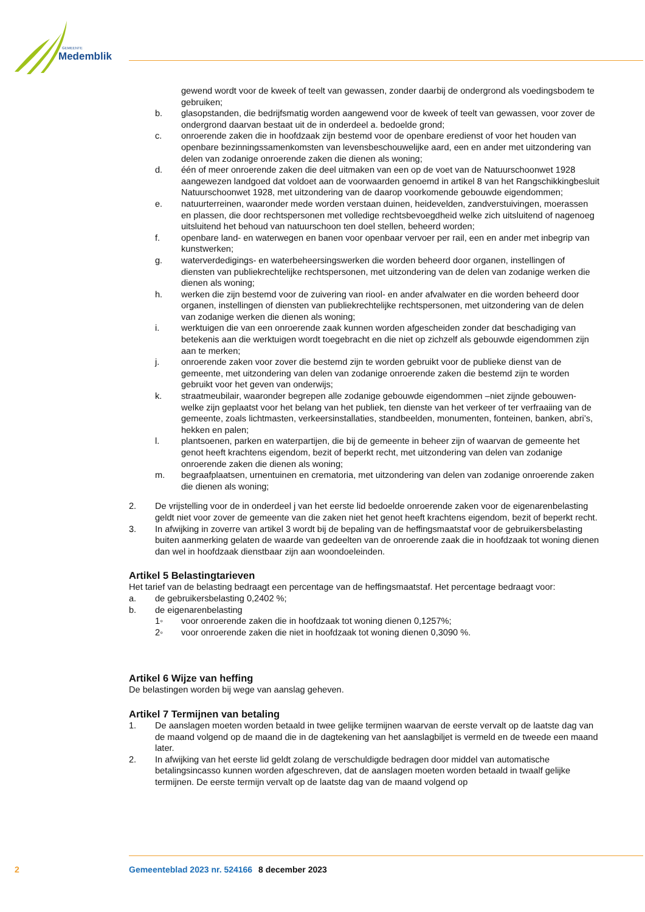GEMEENTE
Medemblik
gewend wordt voor de kweek of teelt van gewassen, zonder daarbij de ondergrond als voedingsbodem te gebruiken;
b. glasopstanden, die bedrijfsmatig worden aangewend voor de kweek of teelt van gewassen, voor zover de ondergrond daarvan bestaat uit de in onderdeel a. bedoelde grond;
c. onroerende zaken die in hoofdzaak zijn bestemd voor de openbare eredienst of voor het houden van openbare bezinningssamenkomsten van levensbeschouwelijke aard, een en ander met uitzondering van delen van zodanige onroerende zaken die dienen als woning;
d. één of meer onroerende zaken die deel uitmaken van een op de voet van de Natuurschoonwet 1928 aangewezen landgoed dat voldoet aan de voorwaarden genoemd in artikel 8 van het Rangschikkingbesluit Natuurschoonwet 1928, met uitzondering van de daarop voorkomende gebouwde eigendommen;
e. natuurterreinen, waaronder mede worden verstaan duinen, heidevelden, zandverstuivingen, moerassen en plassen, die door rechtspersonen met volledige rechtsbevoegdheid welke zich uitsluitend of nagenoeg uitsluitend het behoud van natuurschoon ten doel stellen, beheerd worden;
f. openbare land- en waterwegen en banen voor openbaar vervoer per rail, een en ander met inbegrip van kunstwerken;
g. waterverdedigings- en waterbeheersingswerken die worden beheerd door organen, instellingen of diensten van publiekrechtelijke rechtspersonen, met uitzondering van de delen van zodanige werken die dienen als woning;
h. werken die zijn bestemd voor de zuivering van riool- en ander afvalwater en die worden beheerd door organen, instellingen of diensten van publiekrechtelijke rechtspersonen, met uitzondering van de delen van zodanige werken die dienen als woning;
i. werktuigen die van een onroerende zaak kunnen worden afgescheiden zonder dat beschadiging van betekenis aan die werktuigen wordt toegebracht en die niet op zichzelf als gebouwde eigendommen zijn aan te merken;
j. onroerende zaken voor zover die bestemd zijn te worden gebruikt voor de publieke dienst van de gemeente, met uitzondering van delen van zodanige onroerende zaken die bestemd zijn te worden gebruikt voor het geven van onderwijs;
k. straatmeubilair, waaronder begrepen alle zodanige gebouwde eigendommen –niet zijnde gebouwen- welke zijn geplaatst voor het belang van het publiek, ten dienste van het verkeer of ter verfraaiing van de gemeente, zoals lichtmasten, verkeersinstallaties, standbeelden, monumenten, fonteinen, banken, abri’s, hekken en palen;
l. plantsoenen, parken en waterpartijen, die bij de gemeente in beheer zijn of waarvan de gemeente het genot heeft krachtens eigendom, bezit of beperkt recht, met uitzondering van delen van zodanige onroerende zaken die dienen als woning;
m. begraafplaatsen, urnentuinen en crematoria, met uitzondering van delen van zodanige onroerende zaken die dienen als woning;
2. De vrijstelling voor de in onderdeel j van het eerste lid bedoelde onroerende zaken voor de eigenarenbelasting geldt niet voor zover de gemeente van die zaken niet het genot heeft krachtens eigendom, bezit of beperkt recht.
3. In afwijking in zoverre van artikel 3 wordt bij de bepaling van de heffingsmaatstaf voor de gebruikersbelasting buiten aanmerking gelaten de waarde van gedeelten van de onroerende zaak die in hoofdzaak tot woning dienen dan wel in hoofdzaak dienstbaar zijn aan woondoeleinden.
Artikel 5 Belastingtarieven
Het tarief van de belasting bedraagt een percentage van de heffingsmaatstaf. Het percentage bedraagt voor:
a. de gebruikersbelasting 0,2402 %;
b. de eigenarenbelasting
1◦ voor onroerende zaken die in hoofdzaak tot woning dienen 0,1257%;
2◦ voor onroerende zaken die niet in hoofdzaak tot woning dienen 0,3090 %.
Artikel 6 Wijze van heffing
De belastingen worden bij wege van aanslag geheven.
Artikel 7 Termijnen van betaling
1. De aanslagen moeten worden betaald in twee gelijke termijnen waarvan de eerste vervalt op de laatste dag van de maand volgend op de maand die in de dagtekening van het aanslagbiljet is vermeld en de tweede een maand later.
2. In afwijking van het eerste lid geldt zolang de verschuldigde bedragen door middel van automatische betalingsincasso kunnen worden afgeschreven, dat de aanslagen moeten worden betaald in twaalf gelijke termijnen. De eerste termijn vervalt op de laatste dag van de maand volgend op
2 Gemeenteblad 2023 nr. 524166 8 december 2023